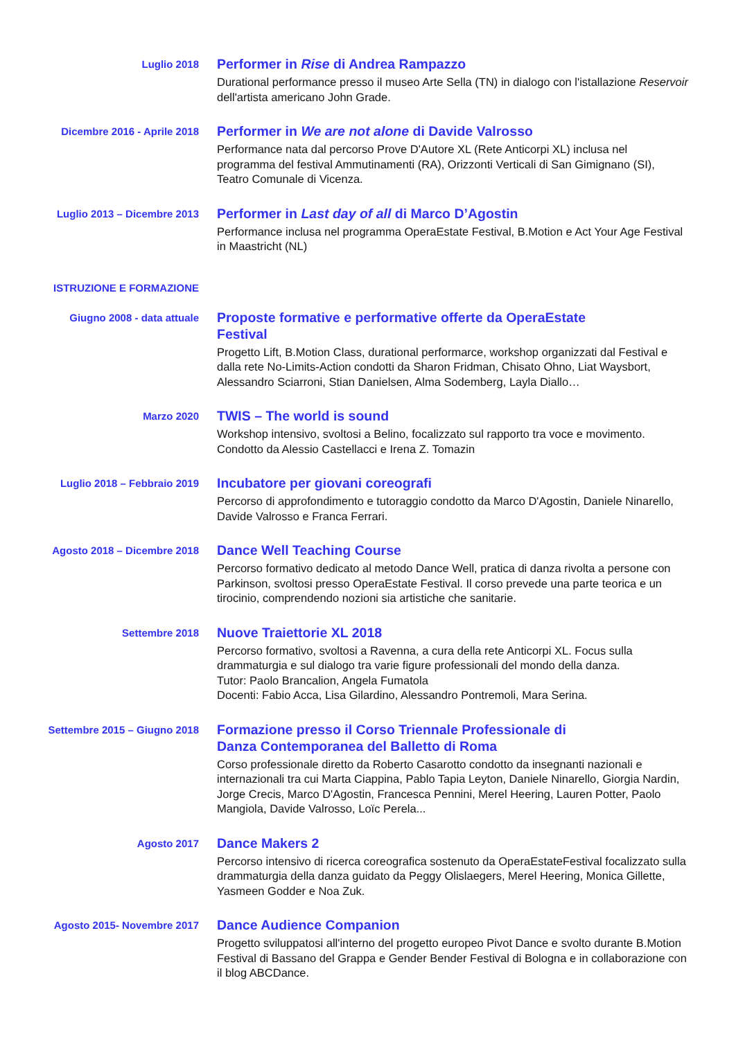Luglio 2018
Performer in Rise di Andrea Rampazzo
Durational performance presso il museo Arte Sella (TN) in dialogo con l'istallazione Reservoir dell'artista americano John Grade.
Dicembre 2016 - Aprile 2018
Performer in We are not alone di Davide Valrosso
Performance nata dal percorso Prove D'Autore XL (Rete Anticorpi XL) inclusa nel programma del festival Ammutinamenti (RA), Orizzonti Verticali di San Gimignano (SI), Teatro Comunale di Vicenza.
Luglio 2013 – Dicembre 2013
Performer in Last day of all di Marco D’Agostin
Performance inclusa nel programma OperaEstate Festival, B.Motion e Act Your Age Festival in Maastricht (NL)
ISTRUZIONE E FORMAZIONE
Giugno 2008 - data attuale
Proposte formative e performative offerte da OperaEstate
Festival
Progetto Lift, B.Motion Class, durational performarce, workshop organizzati dal Festival e dalla rete No-Limits-Action condotti da Sharon Fridman, Chisato Ohno, Liat Waysbort, Alessandro Sciarroni, Stian Danielsen, Alma Sodemberg, Layla Diallo…
Marzo 2020
TWIS – The world is sound
Workshop intensivo, svoltosi a Belino, focalizzato sul rapporto tra voce e movimento. Condotto da Alessio Castellacci e Irena Z. Tomazin
Luglio 2018 – Febbraio 2019
Incubatore per giovani coreografi
Percorso di approfondimento e tutoraggio condotto da Marco D'Agostin, Daniele Ninarello, Davide Valrosso e Franca Ferrari.
Agosto 2018 – Dicembre 2018
Dance Well Teaching Course
Percorso formativo dedicato al metodo Dance Well, pratica di danza rivolta a persone con Parkinson, svoltosi presso OperaEstate Festival. Il corso prevede una parte teorica e un tirocinio, comprendendo nozioni sia artistiche che sanitarie.
Settembre 2018
Nuove Traiettorie XL 2018
Percorso formativo, svoltosi a Ravenna, a cura della rete Anticorpi XL. Focus sulla drammaturgia e sul dialogo tra varie figure professionali del mondo della danza.
Tutor: Paolo Brancalion, Angela Fumatola
Docenti: Fabio Acca, Lisa Gilardino, Alessandro Pontremoli, Mara Serina.
Settembre 2015 – Giugno 2018
Formazione presso il Corso Triennale Professionale di
Danza Contemporanea del Balletto di Roma
Corso professionale diretto da Roberto Casarotto condotto da insegnanti nazionali e internazionali tra cui Marta Ciappina, Pablo Tapia Leyton, Daniele Ninarello, Giorgia Nardin, Jorge Crecis, Marco D'Agostin, Francesca Pennini, Merel Heering, Lauren Potter, Paolo Mangiola, Davide Valrosso, Loïc Perela...
Agosto 2017
Dance Makers 2
Percorso intensivo di ricerca coreografica sostenuto da OperaEstateFestival focalizzato sulla drammaturgia della danza guidato da Peggy Olislaegers, Merel Heering, Monica Gillette, Yasmeen Godder e Noa Zuk.
Agosto 2015- Novembre 2017
Dance Audience Companion
Progetto sviluppatosi all'interno del progetto europeo Pivot Dance e svolto durante B.Motion Festival di Bassano del Grappa e Gender Bender Festival di Bologna e in collaborazione con il blog ABCDance.